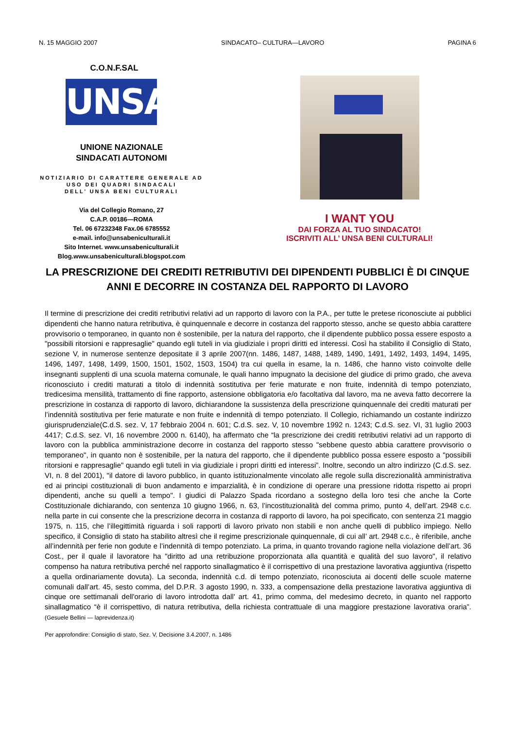N. 15 MAGGIO 2007 SINDACATO– CULTURA—LAVORO PAGINA 6
C.O.N.F.SAL
UNSA
UNIONE NAZIONALE
SINDACATI AUTONOMI
NOTIZIARIO DI CARATTERE GENERALE AD USO DEI QUADRI SINDACALI
DELL’ UNSA BENI CULTURALI
Via del Collegio Romano, 27
C.A.P. 00186—ROMA
Tel. 06 67232348 Fax.06 6785552
e-mail. info@unsabeniculturali.it
Sito Internet. www.unsabeniculturali.it
Blog.www.unsabeniculturali.blogspot.com
I WANT YOU
DAI FORZA AL TUO SINDACATO!
ISCRIVITI ALL’ UNSA BENI CULTURALI!
LA PRESCRIZIONE DEI CREDITI RETRIBUTIVI DEI DIPENDENTI PUBBLICI È DI CINQUE ANNI E DECORRE IN COSTANZA DEL RAPPORTO DI LAVORO
Il termine di prescrizione dei crediti retributivi relativi ad un rapporto di lavoro con la P.A., per tutte le pretese riconosciute ai pubblici dipendenti che hanno natura retributiva, è quinquennale e decorre in costanza del rapporto stesso, anche se questo abbia carattere provvisorio o temporaneo, in quanto non è sostenibile, per la natura del rapporto, che il dipendente pubblico possa essere esposto a "possibili ritorsioni e rappresaglie" quando egli tuteli in via giudiziale i propri diritti ed interessi. Così ha stabilito il Consiglio di Stato, sezione V, in numerose sentenze depositate il 3 aprile 2007(nn. 1486, 1487, 1488, 1489, 1490, 1491, 1492, 1493, 1494, 1495, 1496, 1497, 1498, 1499, 1500, 1501, 1502, 1503, 1504) tra cui quella in esame, la n. 1486, che hanno visto coinvolte delle insegnanti supplenti di una scuola materna comunale, le quali hanno impugnato la decisione del giudice di primo grado, che aveva riconosciuto i crediti maturati a titolo di indennità sostitutiva per ferie maturate e non fruite, indennità di tempo potenziato, tredicesima mensilità, trattamento di fine rapporto, astensione obbligatoria e/o facoltativa dal lavoro, ma ne aveva fatto decorrere la prescrizione in costanza di rapporto di lavoro, dichiarandone la sussistenza della prescrizione quinquennale dei crediti maturati per l’indennità sostitutiva per ferie maturate e non fruite e indennità di tempo potenziato. Il Collegio, richiamando un costante indirizzo giurisprudenziale(C.d.S. sez. V, 17 febbraio 2004 n. 601; C.d.S. sez. V, 10 novembre 1992 n. 1243; C.d.S. sez. VI, 31 luglio 2003 4417; C.d.S. sez. VI, 16 novembre 2000 n. 6140), ha affermato che “la prescrizione dei crediti retributivi relativi ad un rapporto di lavoro con la pubblica amministrazione decorre in costanza del rapporto stesso "sebbene questo abbia carattere provvisorio o temporaneo", in quanto non è sostenibile, per la natura del rapporto, che il dipendente pubblico possa essere esposto a "possibili ritorsioni e rappresaglie" quando egli tuteli in via giudiziale i propri diritti ed interessi”. Inoltre, secondo un altro indirizzo (C.d.S. sez. VI, n. 8 del 2001), "il datore di lavoro pubblico, in quanto istituzionalmente vincolato alle regole sulla discrezionalità amministrativa ed ai principi costituzionali di buon andamento e imparzialità, è in condizione di operare una pressione ridotta rispetto ai propri dipendenti, anche su quelli a tempo". I giudici di Palazzo Spada ricordano a sostegno della loro tesi che anche la Corte Costituzionale dichiarando, con sentenza 10 giugno 1966, n. 63, l’incostituzionalità del comma primo, punto 4, dell’art. 2948 c.c. nella parte in cui consente che la prescrizione decorra in costanza di rapporto di lavoro, ha poi specificato, con sentenza 21 maggio 1975, n. 115, che l’illegittimità riguarda i soli rapporti di lavoro privato non stabili e non anche quelli di pubblico impiego. Nello specifico, il Consiglio di stato ha stabilito altresì che il regime prescrizionale quinquennale, di cui all’ art. 2948 c.c., è riferibile, anche all’indennità per ferie non godute e l’indennità di tempo potenziato. La prima, in quanto trovando ragione nella violazione dell’art. 36 Cost., per il quale il lavoratore ha "diritto ad una retribuzione proporzionata alla quantità e qualità del suo lavoro", il relativo compenso ha natura retributiva perché nel rapporto sinallagmatico è il corrispettivo di una prestazione lavorativa aggiuntiva (rispetto a quella ordinariamente dovuta). La seconda, indennità c.d. di tempo potenziato, riconosciuta ai docenti delle scuole materne comunali dall’art. 45, sesto comma, del D.P.R. 3 agosto 1990, n. 333, a compensazione della prestazione lavorativa aggiuntiva di cinque ore settimanali dell'orario di lavoro introdotta dall' art. 41, primo comma, del medesimo decreto, in quanto nel rapporto sinallagmatico “è il corrispettivo, di natura retributiva, della richiesta contrattuale di una maggiore prestazione lavorativa oraria”. (Gesuele Bellini — laprevidenza.it)
Per approfondire: Consiglio di stato, Sez. V, Decisione 3.4.2007, n. 1486